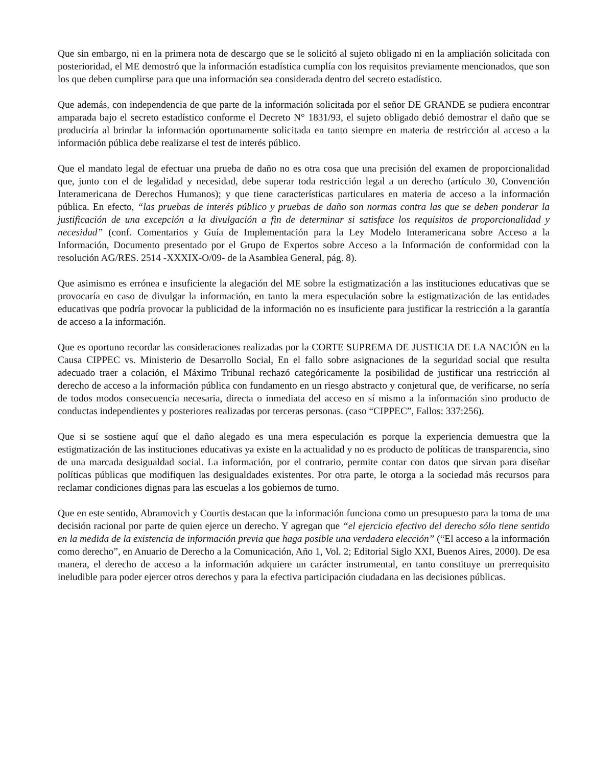Que sin embargo, ni en la primera nota de descargo que se le solicitó al sujeto obligado ni en la ampliación solicitada con posterioridad, el ME demostró que la información estadística cumplía con los requisitos previamente mencionados, que son los que deben cumplirse para que una información sea considerada dentro del secreto estadístico.
Que además, con independencia de que parte de la información solicitada por el señor DE GRANDE se pudiera encontrar amparada bajo el secreto estadístico conforme el Decreto N° 1831/93, el sujeto obligado debió demostrar el daño que se produciría al brindar la información oportunamente solicitada en tanto siempre en materia de restricción al acceso a la información pública debe realizarse el test de interés público.
Que el mandato legal de efectuar una prueba de daño no es otra cosa que una precisión del examen de proporcionalidad que, junto con el de legalidad y necesidad, debe superar toda restricción legal a un derecho (artículo 30, Convención Interamericana de Derechos Humanos); y que tiene características particulares en materia de acceso a la información pública. En efecto, “las pruebas de interés público y pruebas de daño son normas contra las que se deben ponderar la justificación de una excepción a la divulgación a fin de determinar si satisface los requisitos de proporcionalidad y necesidad” (conf. Comentarios y Guía de Implementación para la Ley Modelo Interamericana sobre Acceso a la Información, Documento presentado por el Grupo de Expertos sobre Acceso a la Información de conformidad con la resolución AG/RES. 2514 -XXXIX-O/09- de la Asamblea General, pág. 8).
Que asimismo es errónea e insuficiente la alegación del ME sobre la estigmatización a las instituciones educativas que se provocaría en caso de divulgar la información, en tanto la mera especulación sobre la estigmatización de las entidades educativas que podría provocar la publicidad de la información no es insuficiente para justificar la restricción a la garantía de acceso a la información.
Que es oportuno recordar las consideraciones realizadas por la CORTE SUPREMA DE JUSTICIA DE LA NACIÓN en la Causa CIPPEC vs. Ministerio de Desarrollo Social, En el fallo sobre asignaciones de la seguridad social que resulta adecuado traer a colación, el Máximo Tribunal rechazó categóricamente la posibilidad de justificar una restricción al derecho de acceso a la información pública con fundamento en un riesgo abstracto y conjetural que, de verificarse, no sería de todos modos consecuencia necesaria, directa o inmediata del acceso en sí mismo a la información sino producto de conductas independientes y posteriores realizadas por terceras personas. (caso “CIPPEC”, Fallos: 337:256).
Que si se sostiene aquí que el daño alegado es una mera especulación es porque la experiencia demuestra que la estigmatización de las instituciones educativas ya existe en la actualidad y no es producto de políticas de transparencia, sino de una marcada desigualdad social. La información, por el contrario, permite contar con datos que sirvan para diseñar políticas públicas que modifiquen las desigualdades existentes. Por otra parte, le otorga a la sociedad más recursos para reclamar condiciones dignas para las escuelas a los gobiernos de turno.
Que en este sentido, Abramovich y Courtis destacan que la información funciona como un presupuesto para la toma de una decisión racional por parte de quien ejerce un derecho. Y agregan que “el ejercicio efectivo del derecho sólo tiene sentido en la medida de la existencia de información previa que haga posible una verdadera elección” (“El acceso a la información como derecho”, en Anuario de Derecho a la Comunicación, Año 1, Vol. 2; Editorial Siglo XXI, Buenos Aires, 2000). De esa manera, el derecho de acceso a la información adquiere un carácter instrumental, en tanto constituye un prerrequisito ineludible para poder ejercer otros derechos y para la efectiva participación ciudadana en las decisiones públicas.